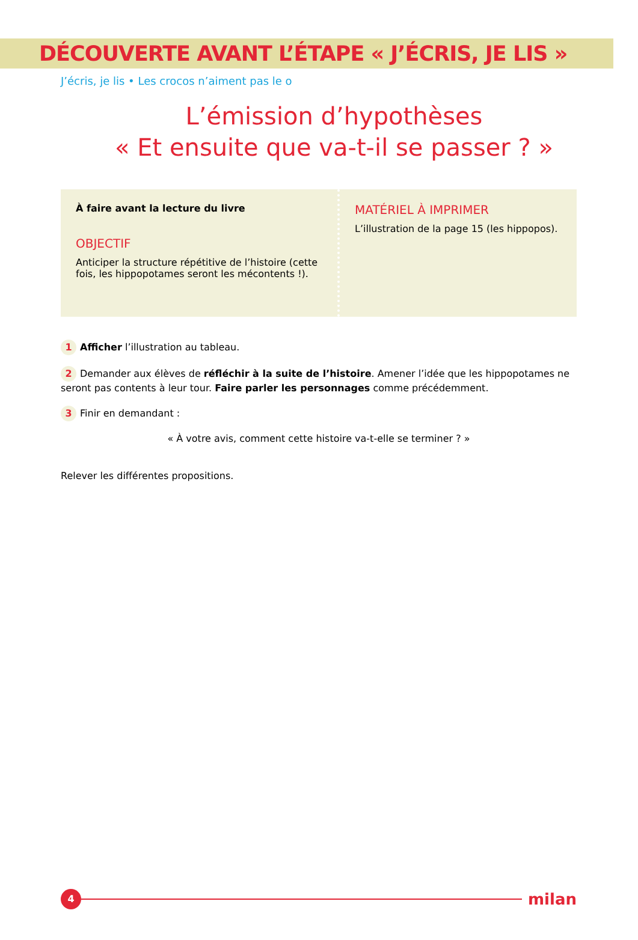DÉCOUVERTE AVANT L’ÉTAPE « J’ÉCRIS, JE LIS »
J’écris, je lis • Les crocos n’aiment pas le o
L’émission d’hypothèses
« Et ensuite que va-t-il se passer ? »
À faire avant la lecture du livre
OBJECTIF
Anticiper la structure répétitive de l’histoire (cette fois, les hippopotames seront les mécontents !).
MATÉRIEL À IMPRIMER
L’illustration de la page 15 (les hippopos).
1 Afficher l’illustration au tableau.
2 Demander aux élèves de réfléchir à la suite de l’histoire. Amener l’idée que les hippopotames ne seront pas contents à leur tour. Faire parler les personnages comme précédemment.
3 Finir en demandant :
« À votre avis, comment cette histoire va-t-elle se terminer ? »
Relever les différentes propositions.
4
milan